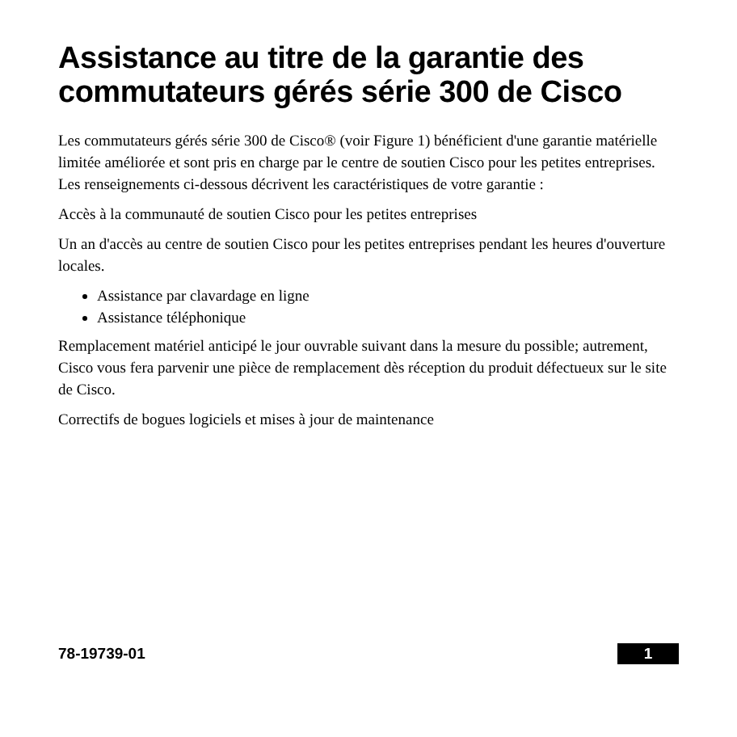Assistance au titre de la garantie des commutateurs gérés série 300 de Cisco
Les commutateurs gérés série 300 de Cisco® (voir Figure 1) bénéficient d'une garantie matérielle limitée améliorée et sont pris en charge par le centre de soutien Cisco pour les petites entreprises. Les renseignements ci-dessous décrivent les caractéristiques de votre garantie :
Accès à la communauté de soutien Cisco pour les petites entreprises
Un an d'accès au centre de soutien Cisco pour les petites entreprises pendant les heures d'ouverture locales.
Assistance par clavardage en ligne
Assistance téléphonique
Remplacement matériel anticipé le jour ouvrable suivant dans la mesure du possible; autrement, Cisco vous fera parvenir une pièce de remplacement dès réception du produit défectueux sur le site de Cisco.
Correctifs de bogues logiciels et mises à jour de maintenance
78-19739-01 1